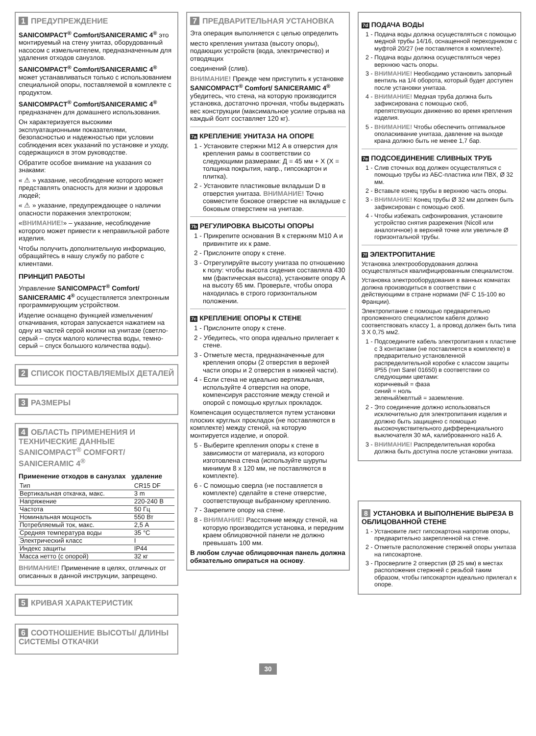1 ПРЕДУПРЕЖДЕНИЕ
SANICOMPACT<sup>®</sup> Comfort/SANICERAMIC 4<sup>®</sup> это монтируемый на стену унитаз, оборудованный насосом с измельчителем, предназначенным для удаления отходов санузлов.
SANICOMPACT<sup>®</sup> Comfort/SANICERAMIC 4<sup>®</sup> может устанавливаться только с использованием специальной опоры, поставляемой в комплекте с продуктом.
SANICOMPACT<sup>®</sup> Comfort/SANICERAMIC 4<sup>®</sup> предназначен для домашнего использования.
Он характеризуется высокими эксплуатационными показателями, безопасностью и надежностью при условии соблюдения всех указаний по установке и уходу, содержащихся в этом руководстве.
Обратите особое внимание на указания со знаками:
« ⚠ » указание, несоблюдение которого может представлять опасность для жизни и здоровья людей;
« ⚠ » указание, предупреждающее о наличии опасности поражения электротоком;
«ВНИМАНИЕ!» – указание, несоблюдение которого может привести к неправильной работе изделия.
Чтобы получить дополнительную информацию, обращайтесь в нашу службу по работе с клиентами.
ПРИНЦИП РАБОТЫ
Управление SANICOMPACT<sup>®</sup> Comfort/ SANICERAMIC 4<sup>®</sup> осуществляется электронным программирующим устройством.
Изделие оснащено функцией измельчения/откачивания, которая запускается нажатием на одну из частей серой кнопки на унитазе (светло-серый – спуск малого количества воды, темно-серый – спуск большого количества воды).
2 СПИСОК ПОСТАВЛЯЕМЫХ ДЕТАЛЕЙ
3 РАЗМЕРЫ
4 ОБЛАСТЬ ПРИМЕНЕНИЯ И ТЕХНИЧЕСКИЕ ДАННЫЕ SANICOMPACT<sup>®</sup> COMFORT/ SANICERAMIC 4<sup>®</sup>
Применение отходов в санузлах удаление
| Тип | CR15 DF |
| Вертикальная откачка, макс. | 3 m |
| Напряжение | 220-240 В |
| Частота | 50 Гц |
| Номинальная мощность | 550 Вт |
| Потребляемый ток, макс. | 2,5 А |
| Средняя температура воды | 35 °C |
| Электрический класс | I |
| Индекс защиты | IP44 |
| Масса нетто (с опорой) | 32 кг |
ВНИМАНИЕ! Применение в целях, отличных от описанных в данной инструкции, запрещено.
5 КРИВАЯ ХАРАКТЕРИСТИК
6 СООТНОШЕНИЕ ВЫСОТЫ/ ДЛИНЫ СИСТЕМЫ ОТКАЧКИ
7 ПРЕДВАРИТЕЛЬНАЯ УСТАНОВКА
Эта операция выполняется с целью определить
место крепления унитаза (высоту опоры), подающих устройств (вода, электричество) и отводящих
соединений (слив).
ВНИМАНИЕ! Прежде чем приступить к установке SANICOMPACT<sup>®</sup> Comfort/ SANICERAMIC 4<sup>®</sup> убедитесь, что стена, на которую производится установка, достаточно прочная, чтобы выдержать вес конструкции (максимальное усилие отрыва на каждый болт составляет 120 кг).
7a КРЕПЛЕНИЕ УНИТАЗА НА ОПОРЕ
1 - Установите стержни М12 A в отверстия для крепления рамы в соответствии со следующими размерами: Д = 45 мм + X (X = толщина покрытия, напр., гипсокартон и плитка).
2 - Установите пластиковые вкладыши D в отверстия унитаза. ВНИМАНИЕ! Точно совместите боковое отверстие на вкладыше с боковым отверстием на унитазе.
7b РЕГУЛИРОВКА ВЫСОТЫ ОПОРЫ
1 - Прикрепите основания B к стержням М10 A и привинтите их к раме.
2 - Прислоните опору к стене.
3 - Отрегулируйте высоту унитаза по отношению к полу: чтобы высота сидения составляла 430 мм (фактическая высота), установите опору A на высоту 65 мм. Проверьте, чтобы опора находилась в строго горизонтальном положении.
7c КРЕПЛЕНИЕ ОПОРЫ К СТЕНЕ
1 - Прислоните опору к стене.
2 - Убедитесь, что опора идеально прилегает к стене.
3 - Отметьте места, предназначенные для крепления опоры (2 отверстия в верхней части опоры и 2 отверстия в нижней части).
4 - Если стена не идеально вертикальная, используйте 4 отверстия на опоре, компенсируя расстояние между стеной и опорой с помощью круглых прокладок.
Компенсация осуществляется путем установки плоских круглых прокладок (не поставляются в комплекте) между стеной, на которую монтируется изделие, и опорой.
5 - Выберите крепления опоры к стене в зависимости от материала, из которого изготовлена стена (используйте шурупы минимум 8 x 120 мм, не поставляются в комплекте).
6 - С помощью сверла (не поставляется в комплекте) сделайте в стене отверстие, соответствующе выбранному креплению.
7 - Закрепите опору на стене.
8 - ВНИМАНИЕ! Расстояние между стеной, на которую производится установка, и передним краем облицовочной панели не должно превышать 100 мм.
В любом случае облицовочная панель должна обязательно опираться на основу.
7d ПОДАЧА ВОДЫ
1 - Подача воды должна осуществляться с помощью медной трубы 14/16, оснащенной переходником с муфтой 20/27 (не поставляется в комплекте).
2 - Подача воды должна осуществляться через верхнюю часть опоры.
3 - ВНИМАНИЕ! Необходимо установить запорный вентиль на 1/4 оборота, который будет доступен после установки унитаза.
4 - ВНИМАНИЕ! Медная труба должна быть зафиксирована с помощью скоб, препятствующих движению во время крепления изделия.
5 - ВНИМАНИЕ! Чтобы обеспечить оптимальное ополаскивание унитаза, давление на выходе крана должно быть не менее 1,7 бар.
7e ПОДСОЕДИНЕНИЕ СЛИВНЫХ ТРУБ
1 - Слив сточных вод должен осуществляться с помощью трубы из АБС-пластика или ПВХ, Ø 32 мм.
2 - Вставьте конец трубы в верхнюю часть опоры.
3 - ВНИМАНИЕ! Конец трубы Ø 32 мм должен быть зафиксирован с помощью скоб.
4 - Чтобы избежать сифонирования, установите устройство снятия разрежения (Nicoll или аналогичное) в верхней точке или увеличьте Ø горизонтальной трубы.
7f ЭЛЕКТРОПИТАНИЕ
Установка электрооборудования должна осуществляться квалифицированным специалистом.
Установка электрооборудования в ванных комнатах должна производиться в соответствии с действующими в стране нормами (NF C 15-100 во Франции).
Электропитание с помощью предварительно проложенного специалистом кабеля должно соответствовать классу 1, а провод должен быть типа 3 X 0,75 мм2.
1 - Подсоедините кабель электропитания к пластине с 3 контактами (не поставляется в комплекте) в предварительно установленной распределительной коробке с классом защиты IP55 (тип Sarel 01650) в соответствии со следующими цветами:
коричневый = фаза
синий = ноль
зеленый/желтый = заземление.
2 - Это соединение должно использоваться исключительно для электропитания изделия и должно быть защищено с помощью высокочувствительного дифференциального выключателя 30 мА, калиброванного на16 А.
3 - ВНИМАНИЕ! Распределительная коробка должна быть доступна после установки унитаза.
8 УСТАНОВКА И ВЫПОЛНЕНИЕ ВЫРЕЗА В ОБЛИЦОВАННОЙ СТЕНЕ
1 - Установите лист гипсокартона напротив опоры, предварительно закрепленной на стене.
2 - Отметьте расположение стержней опоры унитаза на гипсокартоне.
3 - Просверлите 2 отверстия (Ø 25 мм) в местах расположения стержней с резьбой таким образом, чтобы гипсокартон идеально прилегал к опоре.
30